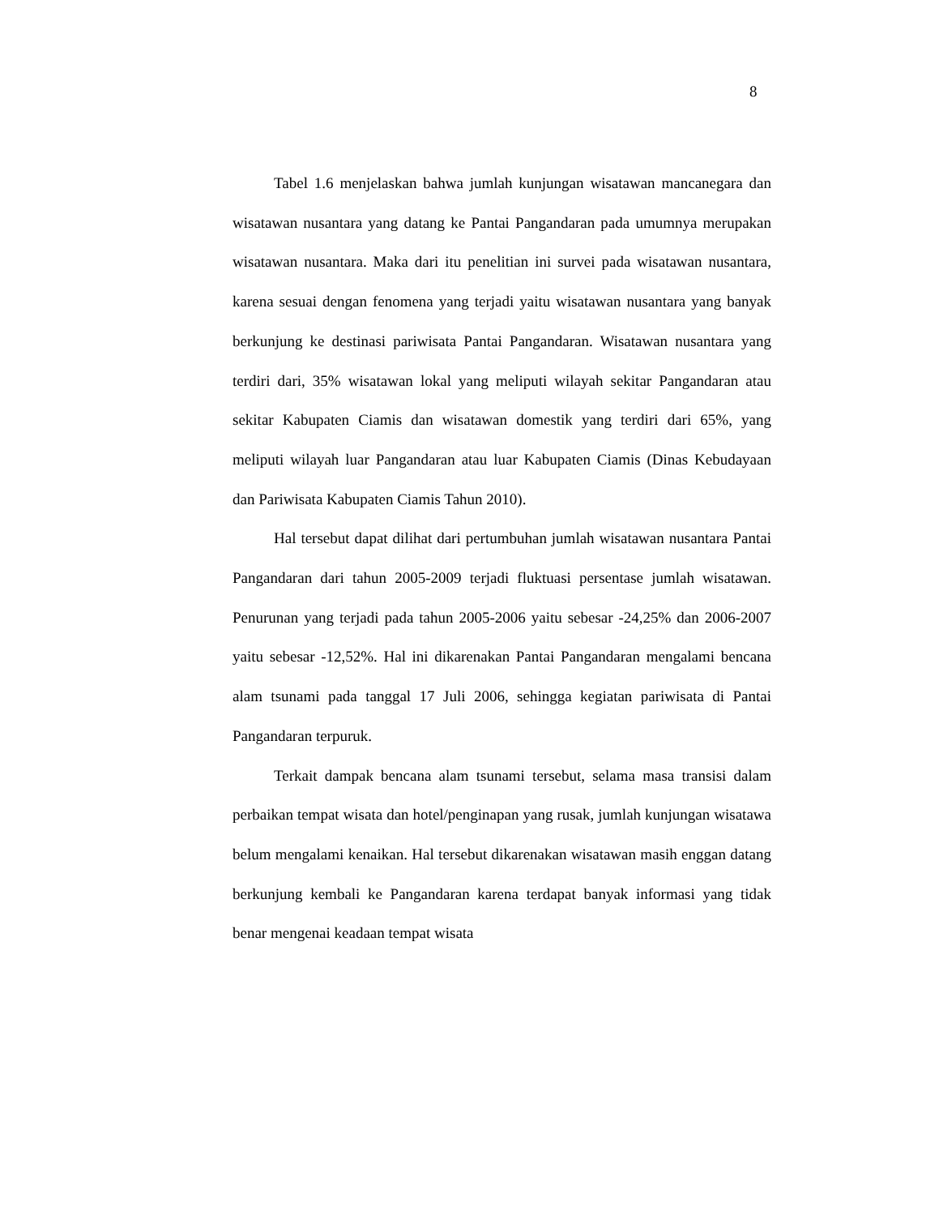8
Tabel 1.6 menjelaskan bahwa jumlah kunjungan wisatawan mancanegara dan wisatawan nusantara yang datang ke Pantai Pangandaran pada umumnya merupakan wisatawan nusantara. Maka dari itu penelitian ini survei pada wisatawan nusantara, karena sesuai dengan fenomena yang terjadi yaitu wisatawan nusantara yang banyak berkunjung ke destinasi pariwisata Pantai Pangandaran. Wisatawan nusantara yang terdiri dari, 35% wisatawan lokal yang meliputi wilayah sekitar Pangandaran atau sekitar Kabupaten Ciamis dan wisatawan domestik yang terdiri dari 65%, yang meliputi wilayah luar Pangandaran atau luar Kabupaten Ciamis (Dinas Kebudayaan dan Pariwisata Kabupaten Ciamis Tahun 2010).
Hal tersebut dapat dilihat dari pertumbuhan jumlah wisatawan nusantara Pantai Pangandaran dari tahun 2005-2009 terjadi fluktuasi persentase jumlah wisatawan. Penurunan yang terjadi pada tahun 2005-2006 yaitu sebesar -24,25% dan 2006-2007 yaitu sebesar -12,52%. Hal ini dikarenakan Pantai Pangandaran mengalami bencana alam tsunami pada tanggal 17 Juli 2006, sehingga kegiatan pariwisata di Pantai Pangandaran terpuruk.
Terkait dampak bencana alam tsunami tersebut, selama masa transisi dalam perbaikan tempat wisata dan hotel/penginapan yang rusak, jumlah kunjungan wisatawa belum mengalami kenaikan. Hal tersebut dikarenakan wisatawan masih enggan datang berkunjung kembali ke Pangandaran karena terdapat banyak informasi yang tidak benar mengenai keadaan tempat wisata